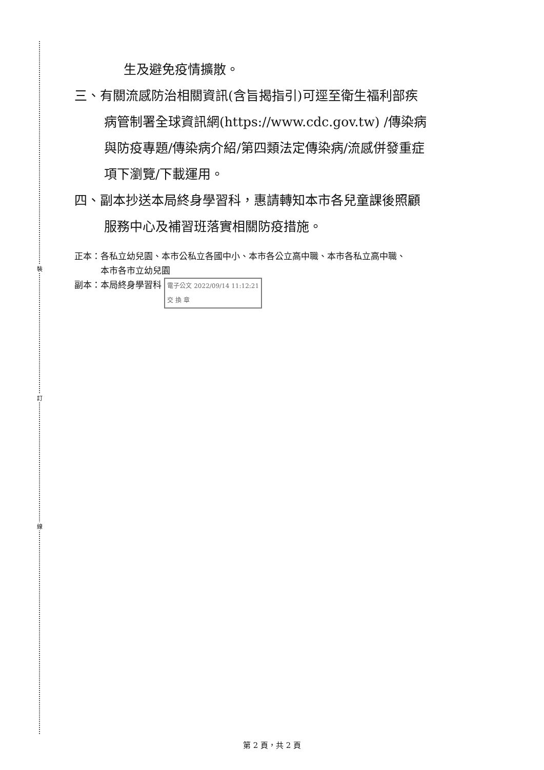裝
訂
線
生及避免疫情擴散。
三、有關流感防治相關資訊(含旨揭指引)可逕至衛生福利部疾
病管制署全球資訊網(https://www.cdc.gov.tw) /傳染病
與防疫專題/傳染病介紹/第四類法定傳染病/流感併發重症
項下瀏覽/下載運用。
四、副本抄送本局終身學習科，惠請轉知本市各兒童課後照顧
服務中心及補習班落實相關防疫措施。
正本：各私立幼兒園、本市公私立各國中小、本市各公立高中職、本市各私立高中職、
　　　本市各市立幼兒園
副本：本局終身學習科 電子公文 2022/09/14 11:12:21
交 換 章
第 2 頁，共 2 頁